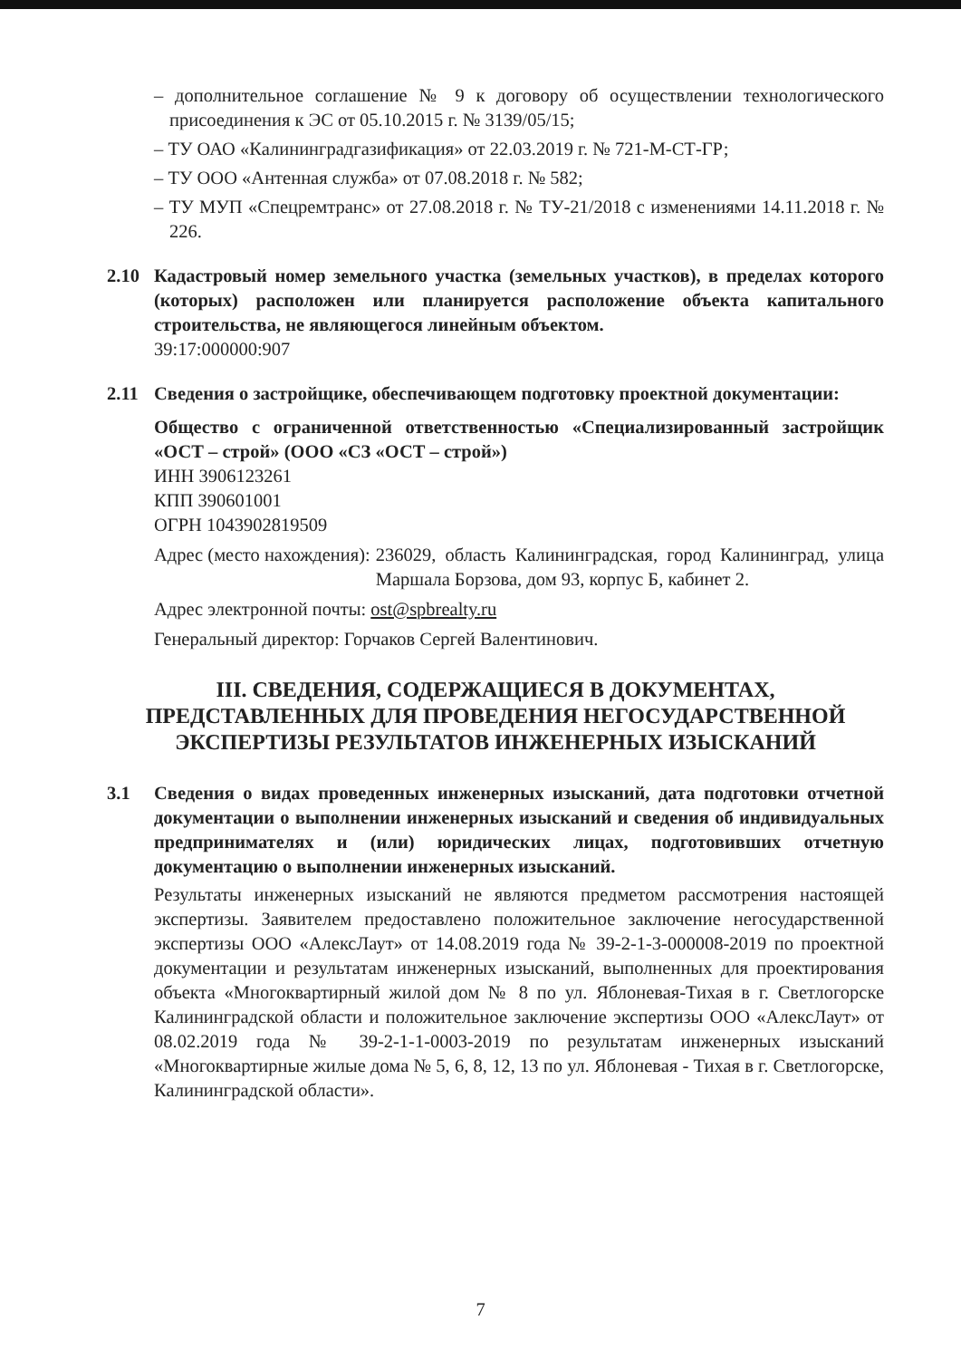– дополнительное соглашение № 9 к договору об осуществлении технологического присоединения к ЭС от 05.10.2015 г. № 3139/05/15;
– ТУ ОАО «Калининградгазификация» от 22.03.2019 г. № 721-М-СТ-ГР;
– ТУ ООО «Антенная служба» от 07.08.2018 г. № 582;
– ТУ МУП «Спецремтранс» от 27.08.2018 г. № ТУ-21/2018 с изменениями 14.11.2018 г. № 226.
2.10 Кадастровый номер земельного участка (земельных участков), в пределах которого (которых) расположен или планируется расположение объекта капитального строительства, не являющегося линейным объектом.
39:17:000000:907
2.11 Сведения о застройщике, обеспечивающем подготовку проектной документации:
Общество с ограниченной ответственностью «Специализированный застройщик «ОСТ – строй» (ООО «СЗ «ОСТ – строй»)
ИНН 3906123261
КПП 390601001
ОГРН 1043902819509
Адрес (место нахождения): 236029, область Калининградская, город Калининград, улица Маршала Борзова, дом 93, корпус Б, кабинет 2.
Адрес электронной почты: ost@spbrealty.ru
Генеральный директор: Горчаков Сергей Валентинович.
III. СВЕДЕНИЯ, СОДЕРЖАЩИЕСЯ В ДОКУМЕНТАХ,
ПРЕДСТАВЛЕННЫХ ДЛЯ ПРОВЕДЕНИЯ НЕГОСУДАРСТВЕННОЙ
ЭКСПЕРТИЗЫ РЕЗУЛЬТАТОВ ИНЖЕНЕРНЫХ ИЗЫСКАНИЙ
3.1 Сведения о видах проведенных инженерных изысканий, дата подготовки отчетной документации о выполнении инженерных изысканий и сведения об индивидуальных предпринимателях и (или) юридических лицах, подготовивших отчетную документацию о выполнении инженерных изысканий.
Результаты инженерных изысканий не являются предметом рассмотрения настоящей экспертизы. Заявителем предоставлено положительное заключение негосударственной экспертизы ООО «АлексЛаут» от 14.08.2019 года № 39-2-1-3-000008-2019 по проектной документации и результатам инженерных изысканий, выполненных для проектирования объекта «Многоквартирный жилой дом № 8 по ул. Яблоневая-Тихая в г. Светлогорске Калининградской области и положительное заключение экспертизы ООО «АлексЛаут» от 08.02.2019 года № 39-2-1-1-0003-2019 по результатам инженерных изысканий «Многоквартирные жилые дома № 5, 6, 8, 12, 13 по ул. Яблоневая - Тихая в г. Светлогорске, Калининградской области».
7